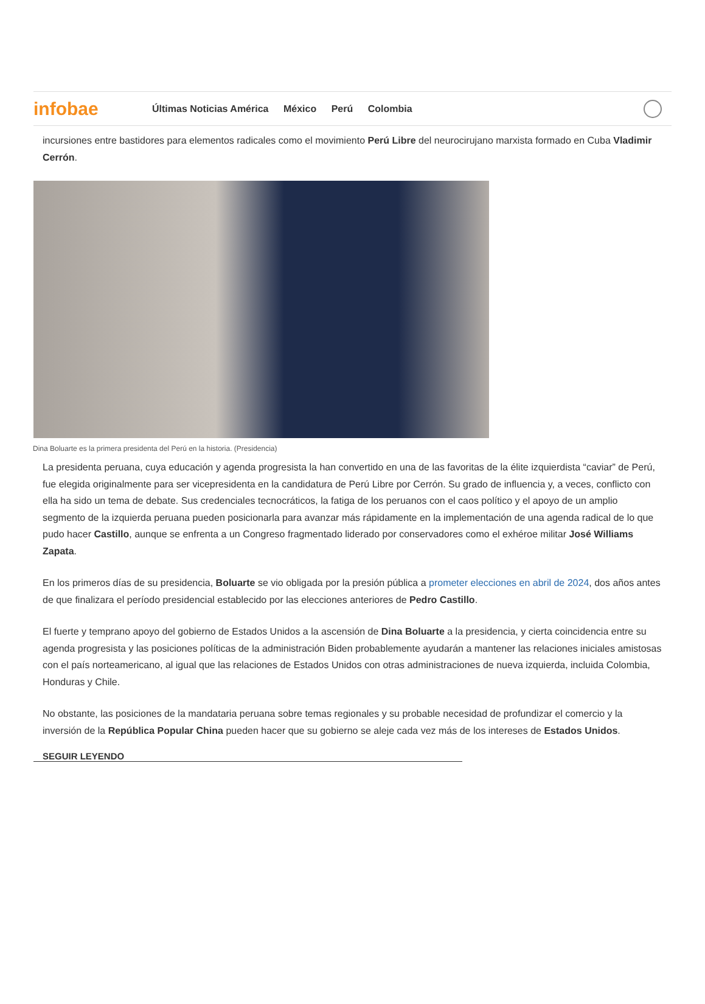infobae
Últimas Noticias América México Perú Colombia
incursiones entre bastidores para elementos radicales como el movimiento Perú Libre del neurocirujano marxista formado en Cuba Vladimir Cerrón.
Dina Boluarte es la primera presidenta del Perú en la historia. (Presidencia)
La presidenta peruana, cuya educación y agenda progresista la han convertido en una de las favoritas de la élite izquierdista “caviar” de Perú, fue elegida originalmente para ser vicepresidenta en la candidatura de Perú Libre por Cerrón. Su grado de influencia y, a veces, conflicto con ella ha sido un tema de debate. Sus credenciales tecnocráticos, la fatiga de los peruanos con el caos político y el apoyo de un amplio segmento de la izquierda peruana pueden posicionarla para avanzar más rápidamente en la implementación de una agenda radical de lo que pudo hacer Castillo, aunque se enfrenta a un Congreso fragmentado liderado por conservadores como el exhéroe militar José Williams Zapata.
En los primeros días de su presidencia, Boluarte se vio obligada por la presión pública a prometer elecciones en abril de 2024, dos años antes de que finalizara el período presidencial establecido por las elecciones anteriores de Pedro Castillo.
El fuerte y temprano apoyo del gobierno de Estados Unidos a la ascensión de Dina Boluarte a la presidencia, y cierta coincidencia entre su agenda progresista y las posiciones políticas de la administración Biden probablemente ayudarán a mantener las relaciones iniciales amistosas con el país norteamericano, al igual que las relaciones de Estados Unidos con otras administraciones de nueva izquierda, incluida Colombia, Honduras y Chile.
No obstante, las posiciones de la mandataria peruana sobre temas regionales y su probable necesidad de profundizar el comercio y la inversión de la República Popular China pueden hacer que su gobierno se aleje cada vez más de los intereses de Estados Unidos.
SEGUIR LEYENDO